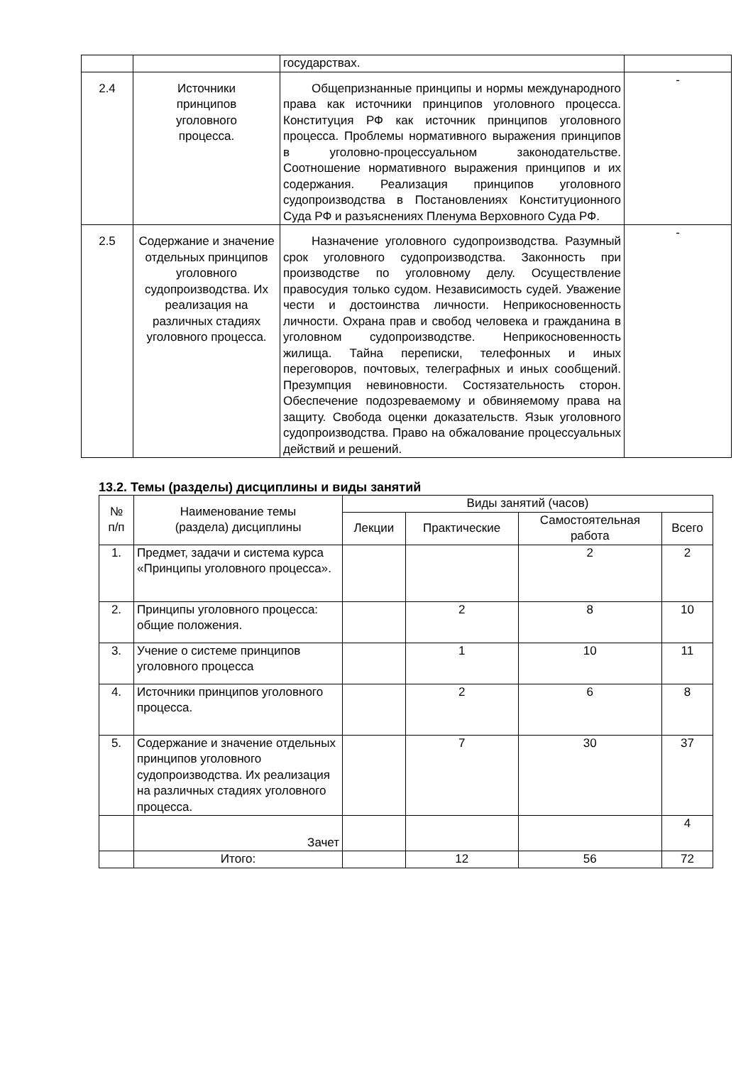| | | государствах. | |
| 2.4 | Источники принципов уголовного процесса. | Общепризнанные принципы и нормы международного права как источники принципов уголовного процесса. Конституция РФ как источник принципов уголовного процесса. Проблемы нормативного выражения принципов в уголовно-процессуальном законодательстве. Соотношение нормативного выражения принципов и их содержания. Реализация принципов уголовного судопроизводства в Постановлениях Конституционного Суда РФ и разъяснениях Пленума Верховного Суда РФ. | - |
| 2.5 | Содержание и значение отдельных принципов уголовного судопроизводства. Их реализация на различных стадиях уголовного процесса. | Назначение уголовного судопроизводства. Разумный срок уголовного судопроизводства. Законность при производстве по уголовному делу. Осуществление правосудия только судом. Независимость судей. Уважение чести и достоинства личности. Неприкосновенность личности. Охрана прав и свобод человека и гражданина в уголовном судопроизводстве. Неприкосновенность жилища. Тайна переписки, телефонных и иных переговоров, почтовых, телеграфных и иных сообщений. Презумпция невиновности. Состязательность сторон. Обеспечение подозреваемому и обвиняемому права на защиту. Свобода оценки доказательств. Язык уголовного судопроизводства. Право на обжалование процессуальных действий и решений. | - |
13.2. Темы (разделы) дисциплины и виды занятий
| № п/п | Наименование темы (раздела) дисциплины | Виды занятий (часов) | | | |
| --- | --- | --- | --- | --- | --- |
| | | Лекции | Практические | Самостоятельная работа | Всего |
| 1. | Предмет, задачи и система курса «Принципы уголовного процесса». | | | 2 | 2 |
| 2. | Принципы уголовного процесса: общие положения. | | 2 | 8 | 10 |
| 3. | Учение о системе принципов уголовного процесса | | 1 | 10 | 11 |
| 4. | Источники принципов уголовного процесса. | | 2 | 6 | 8 |
| 5. | Содержание и значение отдельных принципов уголовного судопроизводства. Их реализация на различных стадиях уголовного процесса. | | 7 | 30 | 37 |
| | Зачет | | | | 4 |
| | Итого: | | 12 | 56 | 72 |